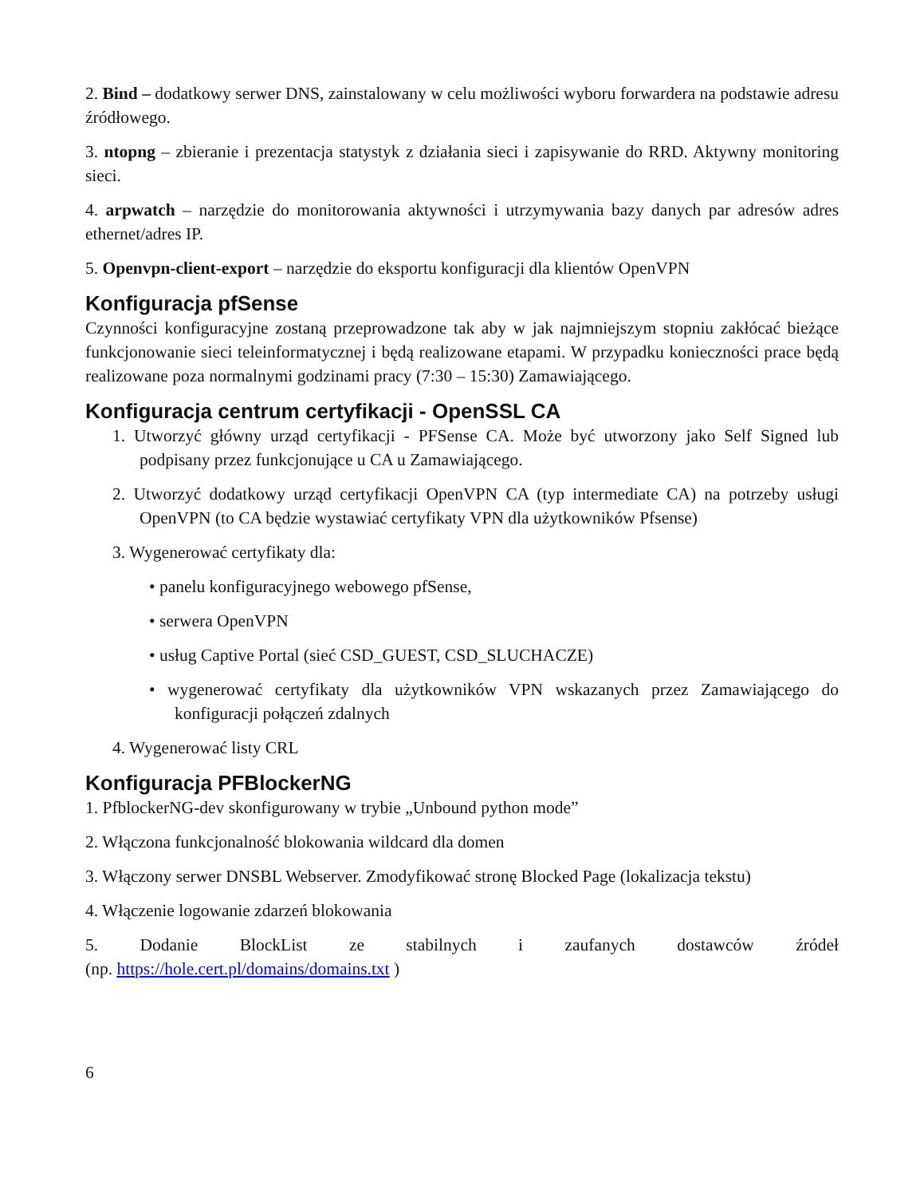2. Bind – dodatkowy serwer DNS, zainstalowany w celu możliwości wyboru forwardera na podstawie adresu źródłowego.
3. ntopng – zbieranie i prezentacja statystyk z działania sieci i zapisywanie do RRD. Aktywny monitoring sieci.
4. arpwatch – narzędzie do monitorowania aktywności i utrzymywania bazy danych par adresów adres ethernet/adres IP.
5. Openvpn-client-export – narzędzie do eksportu konfiguracji dla klientów OpenVPN
Konfiguracja pfSense
Czynności konfiguracyjne zostaną przeprowadzone tak aby w jak najmniejszym stopniu zakłócać bieżące funkcjonowanie sieci teleinformatycznej i będą realizowane etapami. W przypadku konieczności prace będą realizowane poza normalnymi godzinami pracy (7:30 – 15:30) Zamawiającego.
Konfiguracja centrum certyfikacji - OpenSSL CA
1. Utworzyć główny urząd certyfikacji - PFSense CA. Może być utworzony jako Self Signed lub podpisany przez funkcjonujące u CA u Zamawiającego.
2. Utworzyć dodatkowy urząd certyfikacji OpenVPN CA (typ intermediate CA) na potrzeby usługi OpenVPN (to CA będzie wystawiać certyfikaty VPN dla użytkowników Pfsense)
3. Wygenerować certyfikaty dla:
• panelu konfiguracyjnego webowego pfSense,
• serwera OpenVPN
• usług Captive Portal (sieć CSD_GUEST, CSD_SLUCHACZE)
• wygenerować certyfikaty dla użytkowników VPN wskazanych przez Zamawiającego do konfiguracji połączeń zdalnych
4. Wygenerować listy CRL
Konfiguracja PFBlockerNG
1. PfblockerNG-dev skonfigurowany w trybie „Unbound python mode”
2. Włączona funkcjonalność blokowania wildcard dla domen
3. Włączony serwer DNSBL Webserver. Zmodyfikować stronę Blocked Page (lokalizacja tekstu)
4. Włączenie logowanie zdarzeń blokowania
5. Dodanie BlockList ze stabilnych i zaufanych dostawców źródeł
(np. https://hole.cert.pl/domains/domains.txt )
6